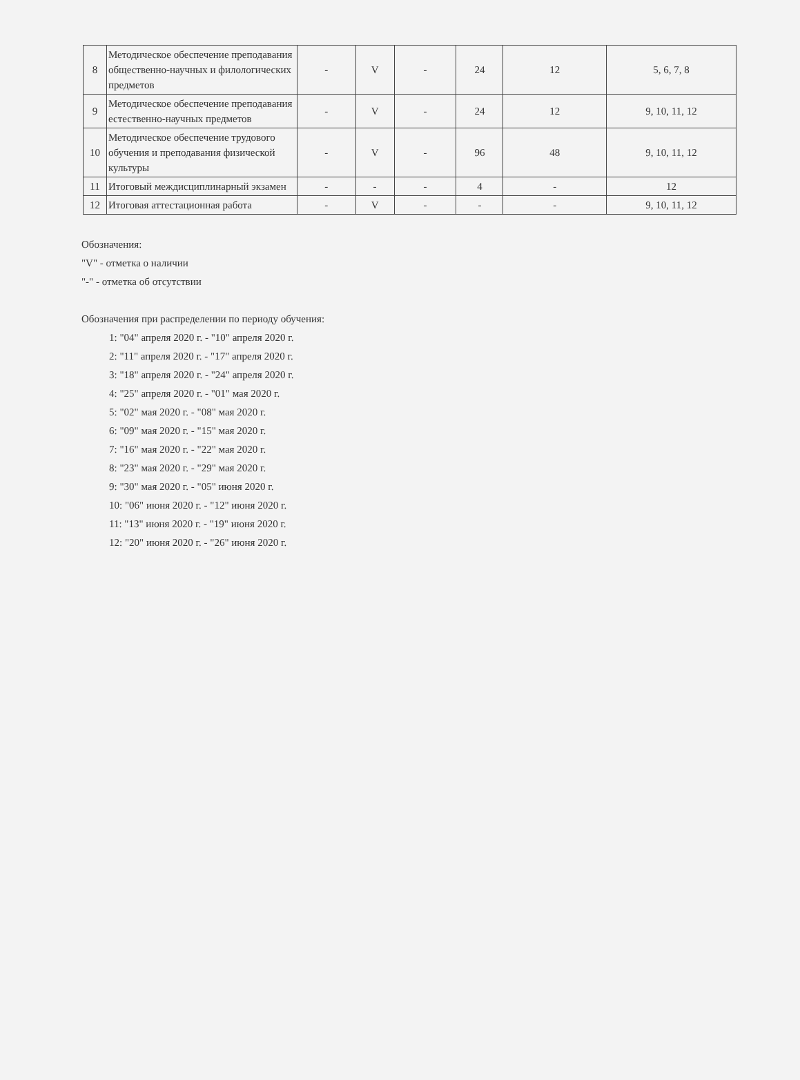| 8 | Методическое обеспечение преподавания общественно-научных и филологических предметов | - | V | - | 24 | 12 | 5, 6, 7, 8 |
| 9 | Методическое обеспечение преподавания естественно-научных предметов | - | V | - | 24 | 12 | 9, 10, 11, 12 |
| 10 | Методическое обеспечение трудового обучения и преподавания физической культуры | - | V | - | 96 | 48 | 9, 10, 11, 12 |
| 11 | Итоговый междисциплинарный экзамен | - | - | - | 4 | - | 12 |
| 12 | Итоговая аттестационная работа | - | V | - | - | - | 9, 10, 11, 12 |
Обозначения:
"V" - отметка о наличии
"-" - отметка об отсутствии
Обозначения при распределении по периоду обучения:
1: "04" апреля 2020 г. - "10" апреля 2020 г.
2: "11" апреля 2020 г. - "17" апреля 2020 г.
3: "18" апреля 2020 г. - "24" апреля 2020 г.
4: "25" апреля 2020 г. - "01" мая 2020 г.
5: "02" мая 2020 г. - "08" мая 2020 г.
6: "09" мая 2020 г. - "15" мая 2020 г.
7: "16" мая 2020 г. - "22" мая 2020 г.
8: "23" мая 2020 г. - "29" мая 2020 г.
9: "30" мая 2020 г. - "05" июня 2020 г.
10: "06" июня 2020 г. - "12" июня 2020 г.
11: "13" июня 2020 г. - "19" июня 2020 г.
12: "20" июня 2020 г. - "26" июня 2020 г.